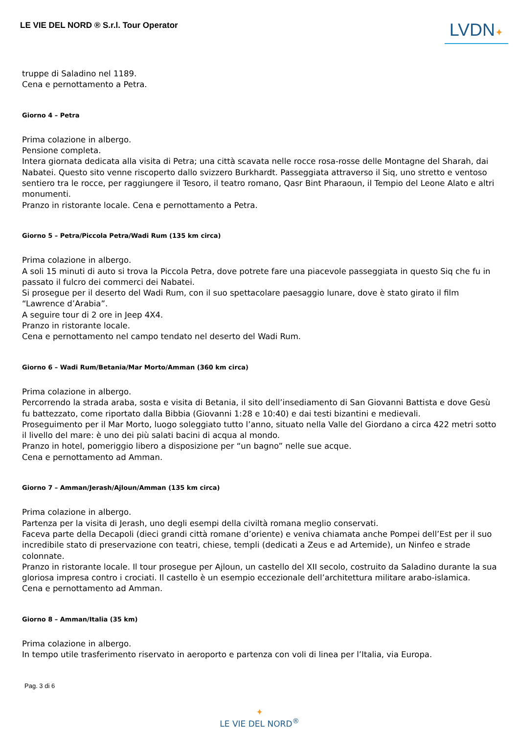LE VIE DEL NORD ® S.r.l. Tour Operator
LVDN✦
truppe di Saladino nel 1189.
Cena e pernottamento a Petra.
Giorno 4 – Petra
Prima colazione in albergo.
Pensione completa.
Intera giornata dedicata alla visita di Petra; una città scavata nelle rocce rosa-rosse delle Montagne del Sharah, dai Nabatei. Questo sito venne riscoperto dallo svizzero Burkhardt. Passeggiata attraverso il Siq, uno stretto e ventoso sentiero tra le rocce, per raggiungere il Tesoro, il teatro romano, Qasr Bint Pharaoun, il Tempio del Leone Alato e altri monumenti.
Pranzo in ristorante locale. Cena e pernottamento a Petra.
Giorno 5 – Petra/Piccola Petra/Wadi Rum (135 km circa)
Prima colazione in albergo.
A soli 15 minuti di auto si trova la Piccola Petra, dove potrete fare una piacevole passeggiata in questo Siq che fu in passato il fulcro dei commerci dei Nabatei.
Si prosegue per il deserto del Wadi Rum, con il suo spettacolare paesaggio lunare, dove è stato girato il film “Lawrence d’Arabia”.
A seguire tour di 2 ore in Jeep 4X4.
Pranzo in ristorante locale.
Cena e pernottamento nel campo tendato nel deserto del Wadi Rum.
Giorno 6 – Wadi Rum/Betania/Mar Morto/Amman (360 km circa)
Prima colazione in albergo.
Percorrendo la strada araba, sosta e visita di Betania, il sito dell’insediamento di San Giovanni Battista e dove Gesù fu battezzato, come riportato dalla Bibbia (Giovanni 1:28 e 10:40) e dai testi bizantini e medievali.
Proseguimento per il Mar Morto, luogo soleggiato tutto l’anno, situato nella Valle del Giordano a circa 422 metri sotto il livello del mare: è uno dei più salati bacini di acqua al mondo.
Pranzo in hotel, pomeriggio libero a disposizione per “un bagno” nelle sue acque.
Cena e pernottamento ad Amman.
Giorno 7 – Amman/Jerash/Ajloun/Amman (135 km circa)
Prima colazione in albergo.
Partenza per la visita di Jerash, uno degli esempi della civiltà romana meglio conservati.
Faceva parte della Decapoli (dieci grandi città romane d’oriente) e veniva chiamata anche Pompei dell’Est per il suo incredibile stato di preservazione con teatri, chiese, templi (dedicati a Zeus e ad Artemide), un Ninfeo e strade colonnate.
Pranzo in ristorante locale. Il tour prosegue per Ajloun, un castello del XII secolo, costruito da Saladino durante la sua gloriosa impresa contro i crociati. Il castello è un esempio eccezionale dell’architettura militare arabo-islamica.
Cena e pernottamento ad Amman.
Giorno 8 – Amman/Italia (35 km)
Prima colazione in albergo.
In tempo utile trasferimento riservato in aeroporto e partenza con voli di linea per l’Italia, via Europa.
Pag. 3 di 6
✦
LE VIE DEL NORD<sup>®</sup>